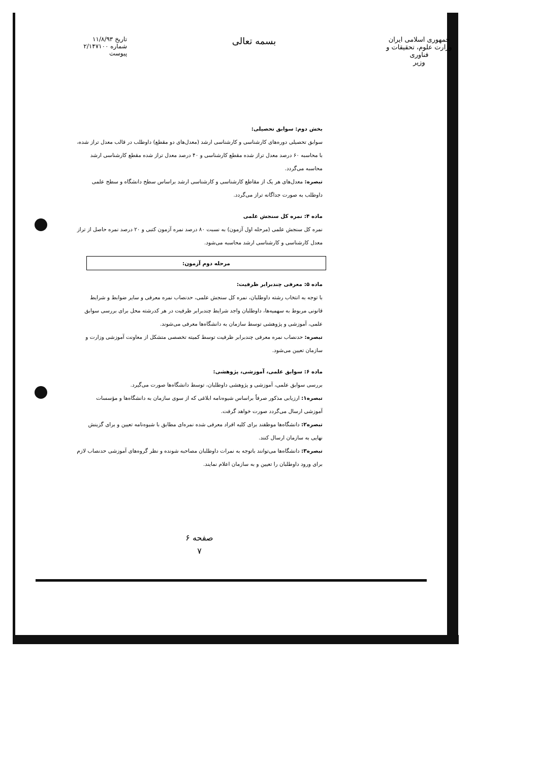جمهوری اسلامی ایران
وزارت علوم، تحقیقات و فناوری
وزیر
بسمه تعالی
تاریخ ۱۱/۸/۹۳
شماره ۲/۱۴۷۱۰۰
پیوست
بخش دوم: سوابق تحصیلی:
سوابق تحصیلی دوره‌های کارشناسی و کارشناسی ارشد (معدل‌های دو مقطع) داوطلب در قالب معدل تراز شده، با محاسبه ۶۰ درصد معدل تراز شده مقطع کارشناسی و ۴۰ درصد معدل تراز شده مقطع کارشناسی ارشد محاسبه می‌گردد.
تبصره: معدل‌های هر یک از مقاطع کارشناسی و کارشناسی ارشد براساس سطح دانشگاه و سطح علمی داوطلب به صورت جداگانه تراز می‌گردد.
ماده ۴: نمره کل سنجش علمی
نمره کل سنجش علمی (مرحله اول آزمون) به نسبت ۸۰ درصد نمره آزمون کتبی و ۲۰ درصد نمره حاصل از تراز معدل کارشناسی و کارشناسی ارشد محاسبه می‌شود.
مرحله دوم آزمون:
ماده ۵: معرفی چندبرابر ظرفیت:
با توجه به انتخاب رشته داوطلبان، نمره کل سنجش علمی، حدنصاب نمره معرفی و سایر ضوابط و شرایط قانونی مربوط به سهمیه‌ها، داوطلبان واجد شرایط چندبرابر ظرفیت در هر کدرشته محل برای بررسی سوابق علمی، آموزشی و پژوهشی توسط سازمان به دانشگاه‌ها معرفی می‌شوند.
تبصره: حدنصاب نمره معرفی چندبرابر ظرفیت توسط کمیته تخصصی متشکل از معاونت آموزشی وزارت و سازمان تعیین می‌شود.
ماده ۶: سوابق علمی، آموزشی، پژوهشی:
بررسی سوابق علمی، آموزشی و پژوهشی داوطلبان، توسط دانشگاه‌ها صورت می‌گیرد.
تبصره۱: ارزیابی مذکور صرفاً براساس شیوه‌نامه ابلاغی که از سوی سازمان به دانشگاه‌ها و مؤسسات آموزشی ارسال می‌گردد صورت خواهد گرفت.
تبصره۲: دانشگاه‌ها موظفند برای کلیه افراد معرفی شده نمره‌ای مطابق با شیوه‌نامه تعیین و برای گزینش نهایی به سازمان ارسال کنند.
تبصره۳: دانشگاه‌ها می‌توانند باتوجه به نمرات داوطلبان مصاحبه شونده و نظر گروه‌های آموزشی حدنصاب لازم برای ورود داوطلبان را تعیین و به سازمان اعلام نمایند.
صفحه ۶
۷